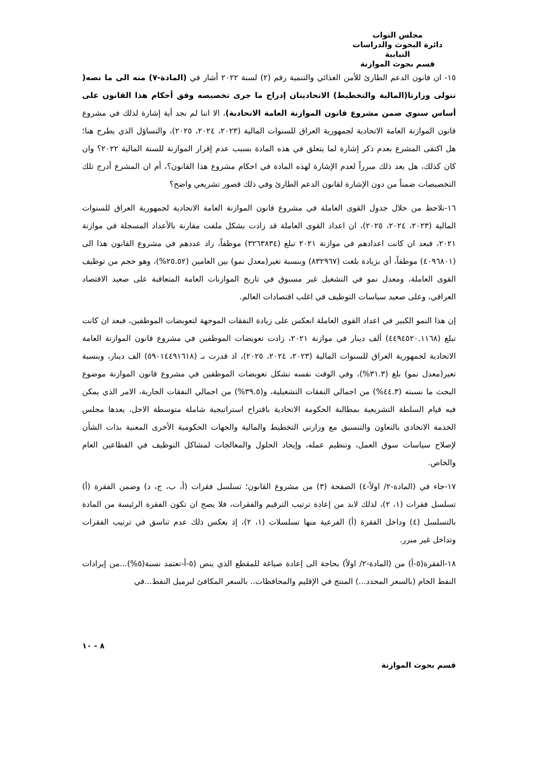مجلس النواب
دائرة البحوث والدراسات النيابية
قسم بحوث الموازنة
١٥- ان قانون الدعم الطارئ للأمن الغذائي والتنمية رقم (٢) لسنة ٢٠٢٢ أشار في (المادة-٧) منه الى ما نصه( تتولى وزارتا(المالية والتخطيط) الاتحاديتان إدراج ما جرى تخصيصه وفق أحكام هذا القانون على أساس سنوي ضمن مشروع قانون الموازنة العامة الاتحادية)، الا اننا لم نجد أية إشارة لذلك في مشروع قانون الموازنة العامة الاتحادية لجمهورية العراق للسنوات المالية (٢٠٢٣، ٢٠٢٤، ٢٠٢٥)، والتساؤل الذي يطرح هنا؛ هل اكتفى المشرع بعدم ذكر إشارة لما يتعلق في هذه المادة بسبب عدم إقرار الموازنة للسنة المالية ٢٠٢٢؟ وان كان كذلك، هل يعد ذلك مبرراً لعدم الإشارة لهذه المادة في احكام مشروع هذا القانون؟، أم ان المشرع أدرج تلك التخصيصات ضمناً من دون الإشارة لقانون الدعم الطارئ وفي ذلك قصور تشريعي واضح؟
١٦-نلاحظ من خلال جدول القوى العاملة في مشروع قانون الموازنة العامة الاتحادية لجمهورية العراق للسنوات المالية (٢٠٢٣، ٢٠٢٤، ٢٠٢٥)، ان اعداد القوى العاملة قد زادت بشكل ملفت مقارنة بالأعداد المسجلة في موازنة ٢٠٢١، فبعد ان كانت اعدادهم في موازنة ٢٠٢١ تبلغ (٣٢٦٣٨٣٤) موظفاً، زاد عددهم في مشروع القانون هذا الى (٤٠٩٦٨٠١) موظفاً، أي بزيادة بلغت (٨٣٢٩٦٧) وبنسبة تغير(معدل نمو) بين العامين (٢٥.٥٢%)، وهو حجم من توظيف القوى العاملة، ومعدل نمو في التشغيل غير مسبوق في تاريخ الموازنات العامة المتعاقبة على صعيد الاقتصاد العراقي، وعلى صعيد سياسات التوظيف في اغلب اقتصادات العالم.
إن هذا النمو الكبير في اعداد القوى العاملة انعكس على زيادة النفقات الموجهة لتعويضات الموظفين، فبعد ان كانت تبلغ (٤٤٩٤٥٢٠.١١٦٨) ألف دينار في موازنة ٢٠٢١، زادت تعويضات الموظفين في مشروع قانون الموازنة العامة الاتحادية لجمهورية العراق للسنوات المالية (٢٠٢٣، ٢٠٢٤، ٢٠٢٥)، اذ قدرت بـ (٥٩٠١٤٤٩١٦١٨) الف دينار، وبنسبة تغير(معدل نمو) بلغ (٣١.٣%)، وفي الوقت نفسه تشكل تعويضات الموظفين في مشروع قانون الموازنة موضوع البحث ما نسبته (٤٤.٣%) من اجمالي النفقات التشغيلية، و(٣٩.٥%) من اجمالي النفقات الجارية، الامر الذي يمكن فيه قيام السلطة التشريعية بمطالبة الحكومة الاتحادية باقتراح استراتيجية شاملة متوسطة الاجل، يعدها مجلس الخدمة الاتحادي بالتعاون والتنسيق مع وزارتي التخطيط والمالية والجهات الحكومية الأخرى المعنية بذات الشأن لإصلاح سياسات سوق العمل، وتنظيم عمله، وإيجاد الحلول والمعالجات لمشاكل التوظيف في القطاعين العام والخاص.
١٧-جاء في (المادة-٢/ اولاً-٤) الصفحة (٣) من مشروع القانون؛ تسلسل فقرات (أ، ب، ج، د) وضمن الفقرة (أ) تسلسل فقرات (١، ٢)، لذلك لابد من إعادة ترتيب الترقيم والفقرات، فلا يصح ان تكون الفقرة الرئيسة من المادة بالتسلسل (٤) وداخل الفقرة (أ) الفرعية منها تسلسلات (١، ٢)، إذ يعكس ذلك عدم تناسق في ترتيب الفقرات وتداخل غير مبرر.
١٨-الفقرة(٥-أ) من (المادة-٢/ اولاً) بحاجة الى إعادة صياغة للمقطع الذي ينص (٥-أ-تعتمد نسبة(٥%)...من إيرادات النفط الخام (بالسعر المحدد...) المنتج في الإقليم والمحافظات.. بالسعر المكافئ لبرميل النفط...في
٨ - ١٠
قسم بحوث الموازنة